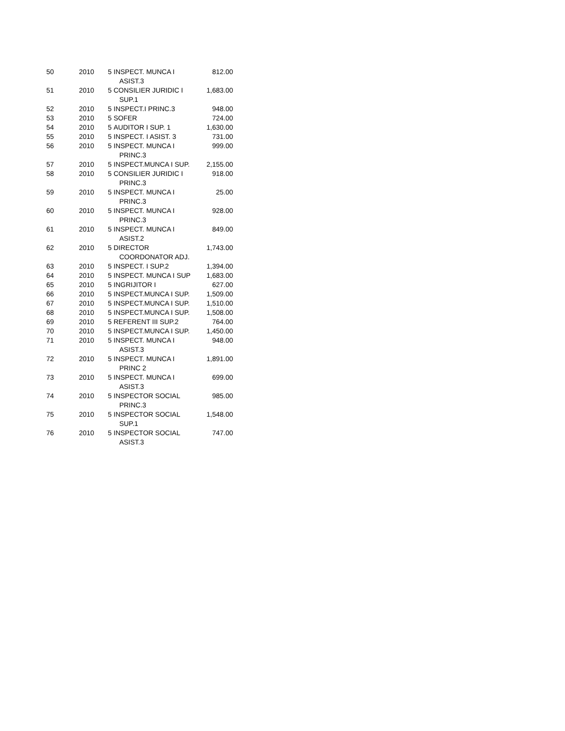| 50 | 2010 | 5 | INSPECT. MUNCA I ASIST.3 | 812.00 |
| 51 | 2010 | 5 | CONSILIER JURIDIC I SUP.1 | 1,683.00 |
| 52 | 2010 | 5 | INSPECT.I PRINC.3 | 948.00 |
| 53 | 2010 | 5 | SOFER | 724.00 |
| 54 | 2010 | 5 | AUDITOR I SUP. 1 | 1,630.00 |
| 55 | 2010 | 5 | INSPECT. I ASIST. 3 | 731.00 |
| 56 | 2010 | 5 | INSPECT. MUNCA I PRINC.3 | 999.00 |
| 57 | 2010 | 5 | INSPECT.MUNCA I SUP. | 2,155.00 |
| 58 | 2010 | 5 | CONSILIER JURIDIC I PRINC.3 | 918.00 |
| 59 | 2010 | 5 | INSPECT. MUNCA I PRINC.3 | 25.00 |
| 60 | 2010 | 5 | INSPECT. MUNCA I PRINC.3 | 928.00 |
| 61 | 2010 | 5 | INSPECT. MUNCA I ASIST.2 | 849.00 |
| 62 | 2010 | 5 | DIRECTOR COORDONATOR ADJ. | 1,743.00 |
| 63 | 2010 | 5 | INSPECT. I SUP.2 | 1,394.00 |
| 64 | 2010 | 5 | INSPECT. MUNCA I SUP | 1,683.00 |
| 65 | 2010 | 5 | INGRIJITOR I | 627.00 |
| 66 | 2010 | 5 | INSPECT.MUNCA I SUP. | 1,509.00 |
| 67 | 2010 | 5 | INSPECT.MUNCA I SUP. | 1,510.00 |
| 68 | 2010 | 5 | INSPECT.MUNCA I SUP. | 1,508.00 |
| 69 | 2010 | 5 | REFERENT III SUP.2 | 764.00 |
| 70 | 2010 | 5 | INSPECT.MUNCA I SUP. | 1,450.00 |
| 71 | 2010 | 5 | INSPECT. MUNCA I ASIST.3 | 948.00 |
| 72 | 2010 | 5 | INSPECT. MUNCA I PRINC 2 | 1,891.00 |
| 73 | 2010 | 5 | INSPECT. MUNCA I ASIST.3 | 699.00 |
| 74 | 2010 | 5 | INSPECTOR SOCIAL PRINC.3 | 985.00 |
| 75 | 2010 | 5 | INSPECTOR SOCIAL SUP.1 | 1,548.00 |
| 76 | 2010 | 5 | INSPECTOR SOCIAL ASIST.3 | 747.00 |